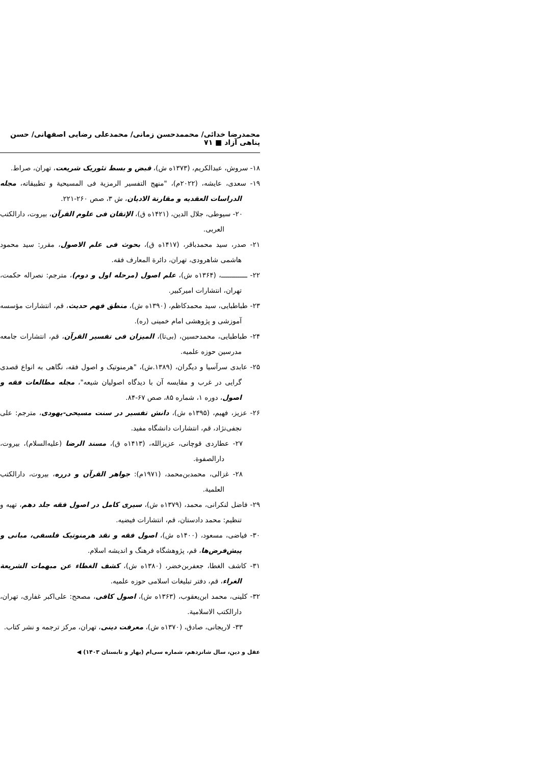محمدرضا خدائی/ محممدحسن زمانی/ محمدعلی رضایی اصفهانی/ حسن پناهی آزاد ■ ۷۱
۱۸- سروش، عبدالکریم، (۱۳۷۳ه ش)، قبض و بسط تئوریک شریعت، تهران، صراط.
۱۹- سعدی، عایشه، (۲۰۲۲م)، "منهج التفسیر الرمزیة فی المسیحیة و تطبیقاته، مجله الدراسات العقدیه و مقارنة الادیان، ش ۳، صص ۲۶۰-۲۲۱.
۲۰- سیوطی، جلال الدین، (۱۴۲۱ه ق)، الإتقان فی علوم القرآن، بیروت، دارالکتب العربی.
۲۱- صدر، سید محمدباقر، (۱۴۱۷ه ق)، بحوث فی علم الاصول، مقرر: سید محمود هاشمی شاهرودی، تهران، دائرة المعارف فقه.
۲۲- ـــــــــــــ، (۱۳۶۴ه ش)، علم اصول (مرحله اول و دوم)، مترجم: نصراله حکمت، تهران، انتشارات امیرکبیر.
۲۳- طباطبایی، سید محمدکاظم، (۱۳۹۰ه ش)، منطق فهم حدیث، قم، انتشارات مؤسسه آموزشی و پژوهشی امام خمینی (ره).
۲۴- طباطبایی، محمدحسین، (بی‌تا)، المیزان فی تفسیر القرآن، قم، انتشارات جامعه مدرسین حوزه علمیه.
۲۵- عابدی سرآسیا و دیگران، (۱۳۸۹.ش)، "هرمنوتیک و اصول فقه، نگاهی به انواع قصدی گرایی در غرب و مقایسه آن با دیدگاه اصولیان شیعه"، مجله مطالعات فقه و اصول، دوره ۱، شماره ۸۵، صص ۶۷-۸۴.
۲۶- عزیز، فهیم، (۱۳۹۵ه ش)، دانش تفسیر در سنت مسیحی-یهودی، مترجم: علی نجفی‌نژاد، قم، انتشارات دانشگاه مفید.
۲۷- عطاردی قوچانی، عزیزالله، (۱۴۱۳ه ق)، مسند الرضا (علیه‌السلام)، بیروت، دارالصفوة.
۲۸- غزالی، محمدبن‌محمد، (۱۹۷۱م): جواهر القرآن و درره، بیروت، دارالکتب العلمیة.
۲۹- فاضل لنکرانی، محمد، (۱۳۷۹ه ش)، سیری کامل در اصول فقه جلد دهم، تهیه و تنظیم: محمد دادستان، قم، انتشارات فیضیه.
۳۰- فیاضی، مسعود، (۱۴۰۰ه ش)، اصول فقه و نقد هرمنوتیک فلسفی، مبانی و پیش‌فرض‌ها، قم، پژوهشگاه فرهنگ و اندیشه اسلام.
۳۱- کاشف الغطا، جعفربن‌خضر، (۱۳۸۰ه ش)، کشف الغطاء عن مبهمات الشریعة الغراء، قم، دفتر تبلیغات اسلامی حوزه علمیه.
۳۲- کلینی، محمد ابن‌یعقوب، (۱۳۶۳ه ش)، اصول کافی، مصحح: علی‌اکبر غفاری، تهران، دارالکتب الاسلامیة.
۳۳- لاریجانی، صادق، (۱۳۷۰ه ش)، معرفت دینی، تهران، مرکز ترجمه و نشر کتاب.
عقل و دین، سال شانزدهم، شماره سی‌ام (بهار و تابستان ۱۴۰۳) ◀